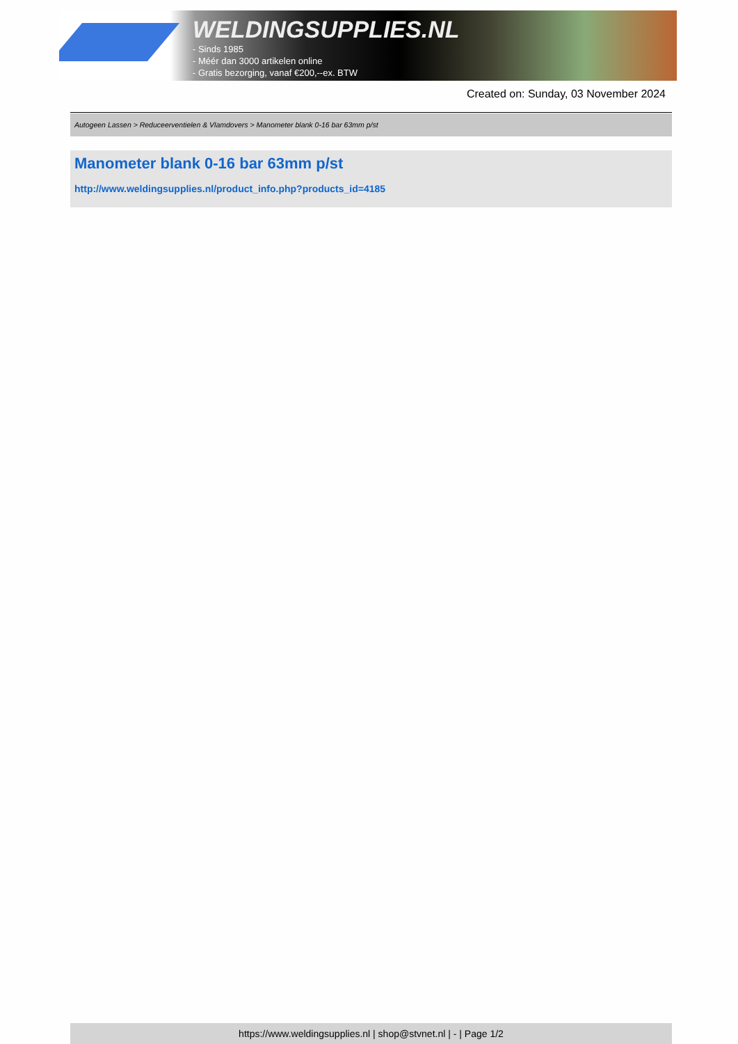WELDINGSUPPLIES.NL
- Sinds 1985
- Méér dan 3000 artikelen online
- Gratis bezorging, vanaf €200,--ex. BTW
Created on: Sunday, 03 November 2024
Autogeen Lassen > Reduceerventielen & Vlamdovers > Manometer blank 0-16 bar 63mm p/st
Manometer blank 0-16 bar 63mm p/st
http://www.weldingsupplies.nl/product_info.php?products_id=4185
https://www.weldingsupplies.nl | shop@stvnet.nl | - | Page 1/2